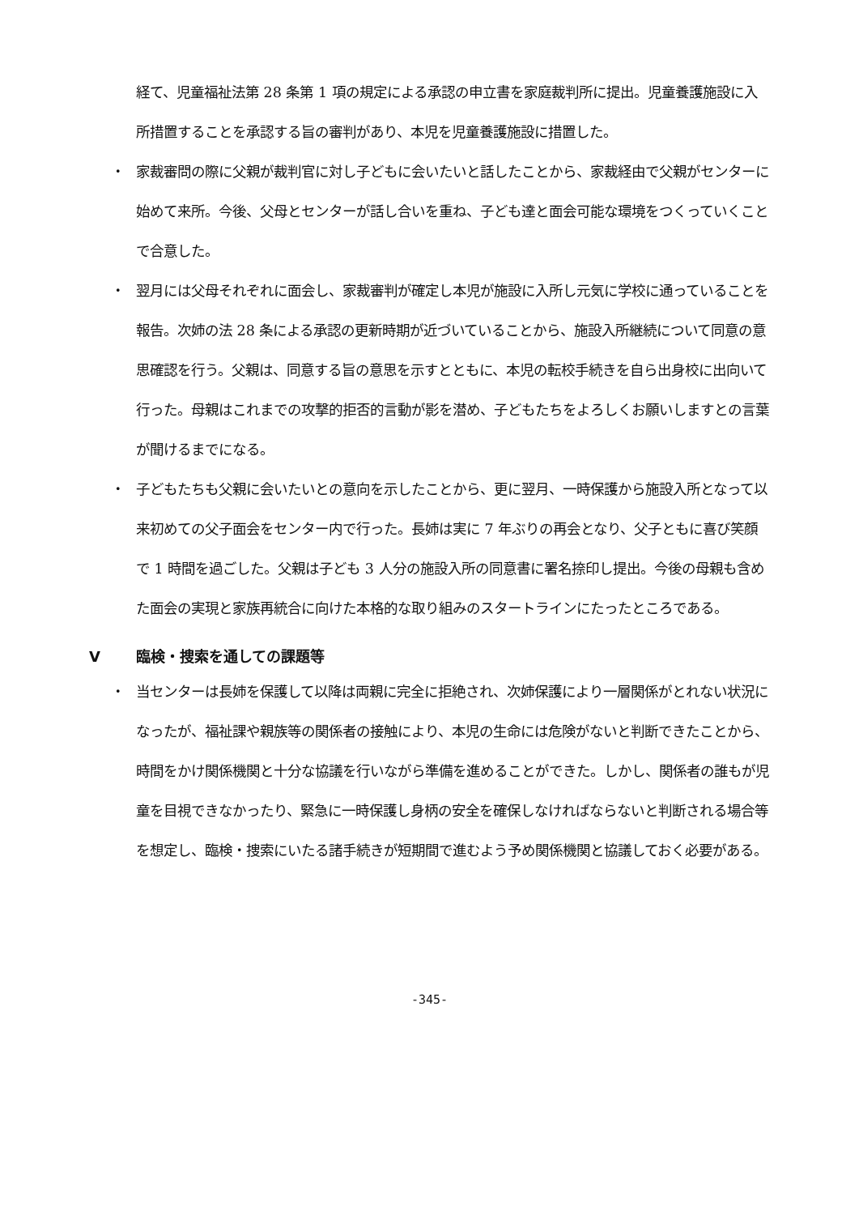経て、児童福祉法第 28 条第 1 項の規定による承認の申立書を家庭裁判所に提出。児童養護施設に入所措置することを承認する旨の審判があり、本児を児童養護施設に措置した。
・ 家裁審問の際に父親が裁判官に対し子どもに会いたいと話したことから、家裁経由で父親がセンターに始めて来所。今後、父母とセンターが話し合いを重ね、子ども達と面会可能な環境をつくっていくことで合意した。
・ 翌月には父母それぞれに面会し、家裁審判が確定し本児が施設に入所し元気に学校に通っていることを報告。次姉の法 28 条による承認の更新時期が近づいていることから、施設入所継続について同意の意思確認を行う。父親は、同意する旨の意思を示すとともに、本児の転校手続きを自ら出身校に出向いて行った。母親はこれまでの攻撃的拒否的言動が影を潜め、子どもたちをよろしくお願いしますとの言葉が聞けるまでになる。
・ 子どもたちも父親に会いたいとの意向を示したことから、更に翌月、一時保護から施設入所となって以来初めての父子面会をセンター内で行った。長姉は実に 7 年ぶりの再会となり、父子ともに喜び笑顔で 1 時間を過ごした。父親は子ども 3 人分の施設入所の同意書に署名捺印し提出。今後の母親も含めた面会の実現と家族再統合に向けた本格的な取り組みのスタートラインにたったところである。
V臨検・捜索を通しての課題等
・ 当センターは長姉を保護して以降は両親に完全に拒絶され、次姉保護により一層関係がとれない状況になったが、福祉課や親族等の関係者の接触により、本児の生命には危険がないと判断できたことから、時間をかけ関係機関と十分な協議を行いながら準備を進めることができた。しかし、関係者の誰もが児童を目視できなかったり、緊急に一時保護し身柄の安全を確保しなければならないと判断される場合等を想定し、臨検・捜索にいたる諸手続きが短期間で進むよう予め関係機関と協議しておく必要がある。
-345-